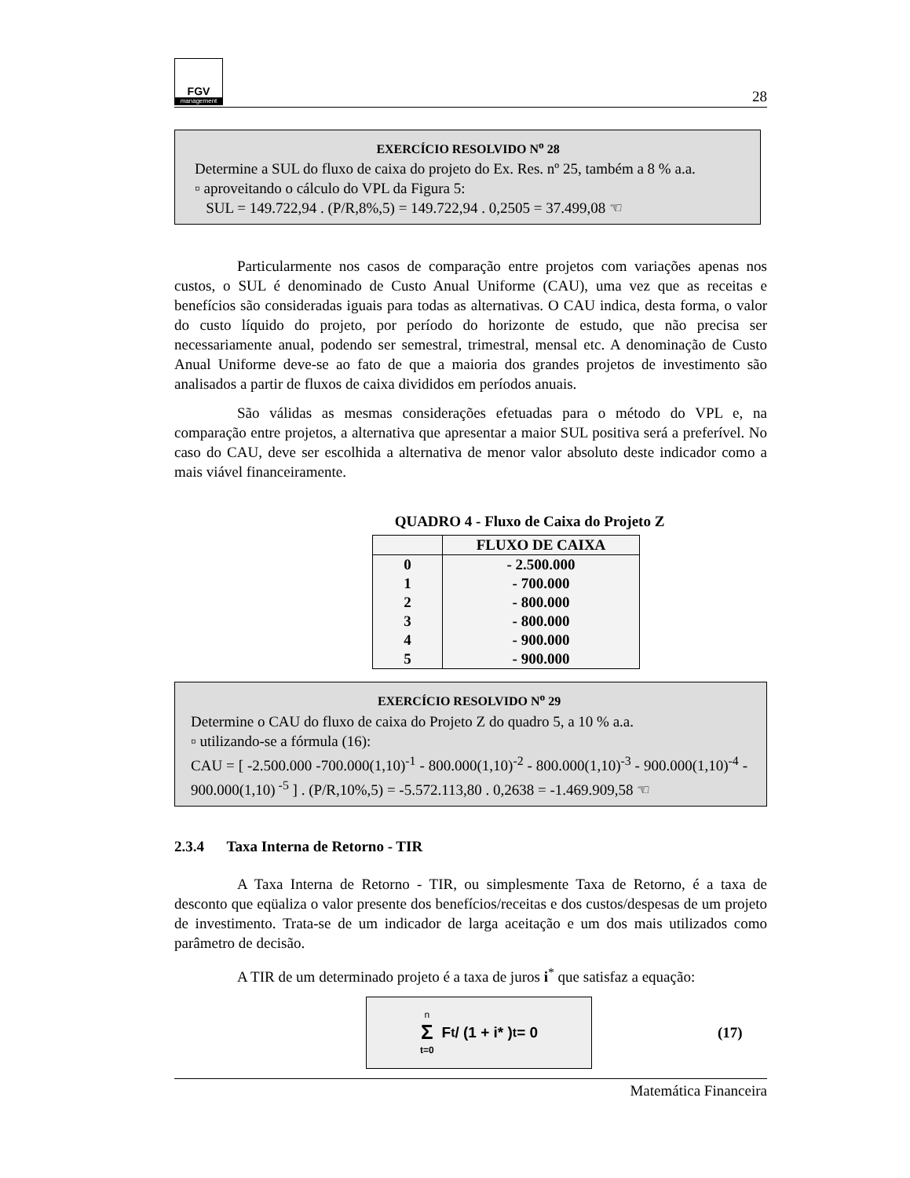FGV
management
28
EXERCÍCIO RESOLVIDO N<sup>o</sup> 28
Determine a SUL do fluxo de caixa do projeto do Ex. Res. nº 25, também a 8 % a.a.
▫ aproveitando o cálculo do VPL da Figura 5:
SUL = 149.722,94 . (P/R,8%,5) = 149.722,94 . 0,2505 = 37.499,08 ☜
Particularmente nos casos de comparação entre projetos com variações apenas nos custos, o SUL é denominado de Custo Anual Uniforme (CAU), uma vez que as receitas e benefícios são consideradas iguais para todas as alternativas. O CAU indica, desta forma, o valor do custo líquido do projeto, por período do horizonte de estudo, que não precisa ser necessariamente anual, podendo ser semestral, trimestral, mensal etc. A denominação de Custo Anual Uniforme deve-se ao fato de que a maioria dos grandes projetos de investimento são analisados a partir de fluxos de caixa divididos em períodos anuais.
São válidas as mesmas considerações efetuadas para o método do VPL e, na comparação entre projetos, a alternativa que apresentar a maior SUL positiva será a preferível. No caso do CAU, deve ser escolhida a alternativa de menor valor absoluto deste indicador como a mais viável financeiramente.
QUADRO 4 - Fluxo de Caixa do Projeto Z
| | FLUXO DE CAIXA |
| --- | --- |
| 0 | - 2.500.000 |
| 1 | - 700.000 |
| 2 | - 800.000 |
| 3 | - 800.000 |
| 4 | - 900.000 |
| 5 | - 900.000 |
EXERCÍCIO RESOLVIDO N<sup>o</sup> 29
Determine o CAU do fluxo de caixa do Projeto Z do quadro 5, a 10 % a.a.
▫ utilizando-se a fórmula (16):
CAU = [ -2.500.000 -700.000(1,10)<sup>-1</sup> - 800.000(1,10)<sup>-2</sup> - 800.000(1,10)<sup>-3</sup> - 900.000(1,10)<sup>-4</sup> - 900.000(1,10)<sup>-5</sup> ] . (P/R,10%,5) = -5.572.113,80 . 0,2638 = -1.469.909,58 ☜
2.3.4 Taxa Interna de Retorno - TIR
A Taxa Interna de Retorno - TIR, ou simplesmente Taxa de Retorno, é a taxa de desconto que eqüaliza o valor presente dos benefícios/receitas e dos custos/despesas de um projeto de investimento. Trata-se de um indicador de larga aceitação e um dos mais utilizados como parâmetro de decisão.
A TIR de um determinado projeto é a taxa de juros i<sup>*</sup> que satisfaz a equação:
n Σ t=0 F<sub>t</sub> / (1 + i* )<sup>t</sup> = 0
(17)
Matemática Financeira